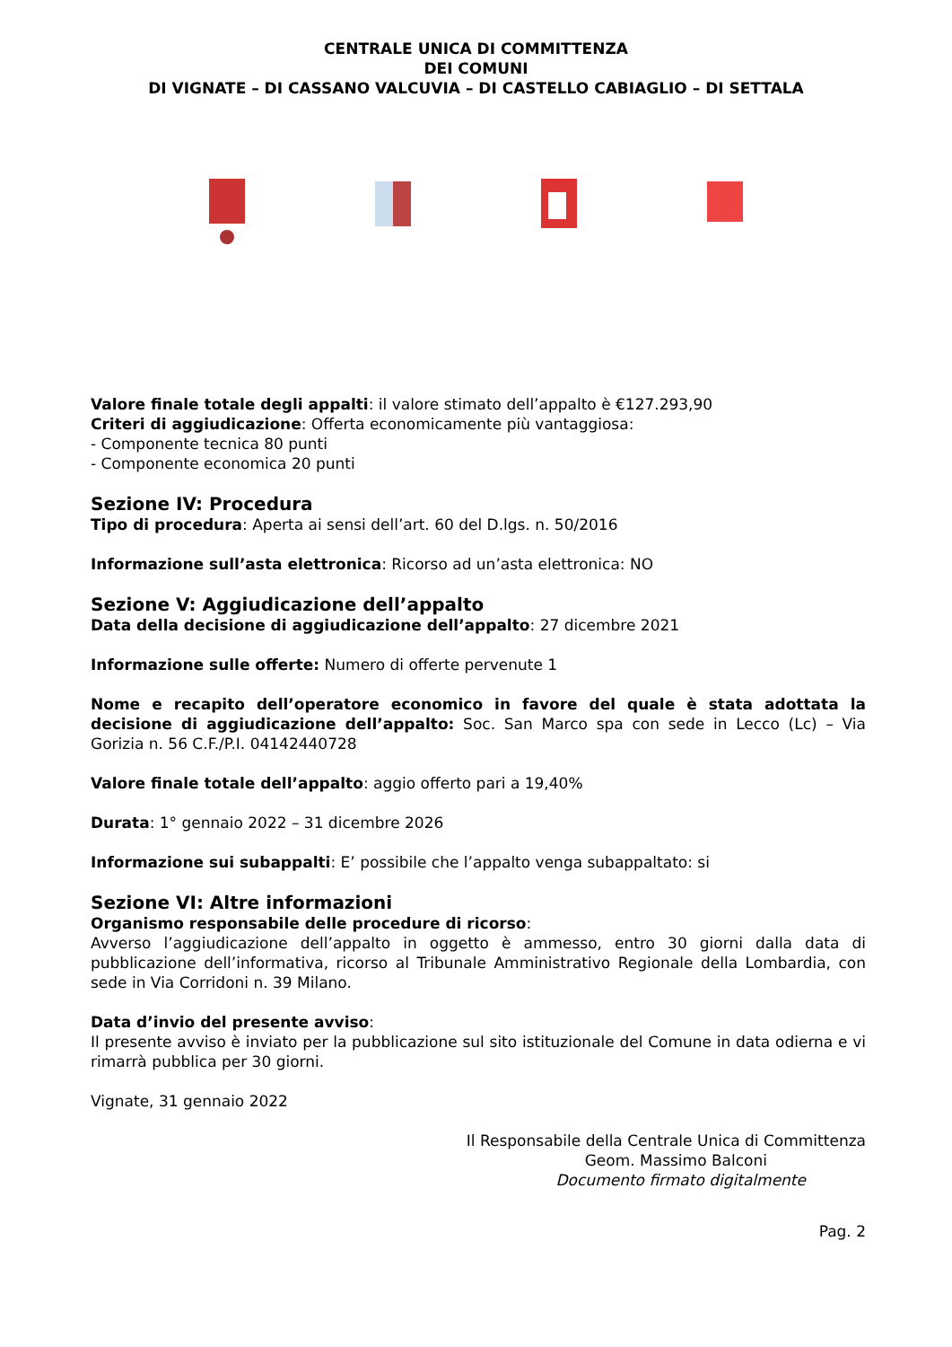CENTRALE UNICA DI COMMITTENZA
DEI COMUNI
DI VIGNATE – DI CASSANO VALCUVIA – DI CASTELLO CABIAGLIO – DI SETTALA
Valore finale totale degli appalti: il valore stimato dell’appalto è €127.293,90
Criteri di aggiudicazione: Offerta economicamente più vantaggiosa:
- Componente tecnica 80 punti
- Componente economica 20 punti
Sezione IV: Procedura
Tipo di procedura: Aperta ai sensi dell’art. 60 del D.lgs. n. 50/2016
Informazione sull’asta elettronica: Ricorso ad un’asta elettronica: NO
Sezione V: Aggiudicazione dell’appalto
Data della decisione di aggiudicazione dell’appalto: 27 dicembre 2021
Informazione sulle offerte: Numero di offerte pervenute 1
Nome e recapito dell’operatore economico in favore del quale è stata adottata la decisione di aggiudicazione dell’appalto: Soc. San Marco spa con sede in Lecco (Lc) – Via Gorizia n. 56 C.F./P.I. 04142440728
Valore finale totale dell’appalto: aggio offerto pari a 19,40%
Durata: 1° gennaio 2022 – 31 dicembre 2026
Informazione sui subappalti: E’ possibile che l’appalto venga subappaltato: si
Sezione VI: Altre informazioni
Organismo responsabile delle procedure di ricorso:
Avverso l’aggiudicazione dell’appalto in oggetto è ammesso, entro 30 giorni dalla data di pubblicazione dell’informativa, ricorso al Tribunale Amministrativo Regionale della Lombardia, con sede in Via Corridoni n. 39 Milano.
Data d’invio del presente avviso:
Il presente avviso è inviato per la pubblicazione sul sito istituzionale del Comune in data odierna e vi rimarrà pubblica per 30 giorni.
Vignate, 31 gennaio 2022
Il Responsabile della Centrale Unica di Committenza
Geom. Massimo Balconi
Documento firmato digitalmente
Pag. 2